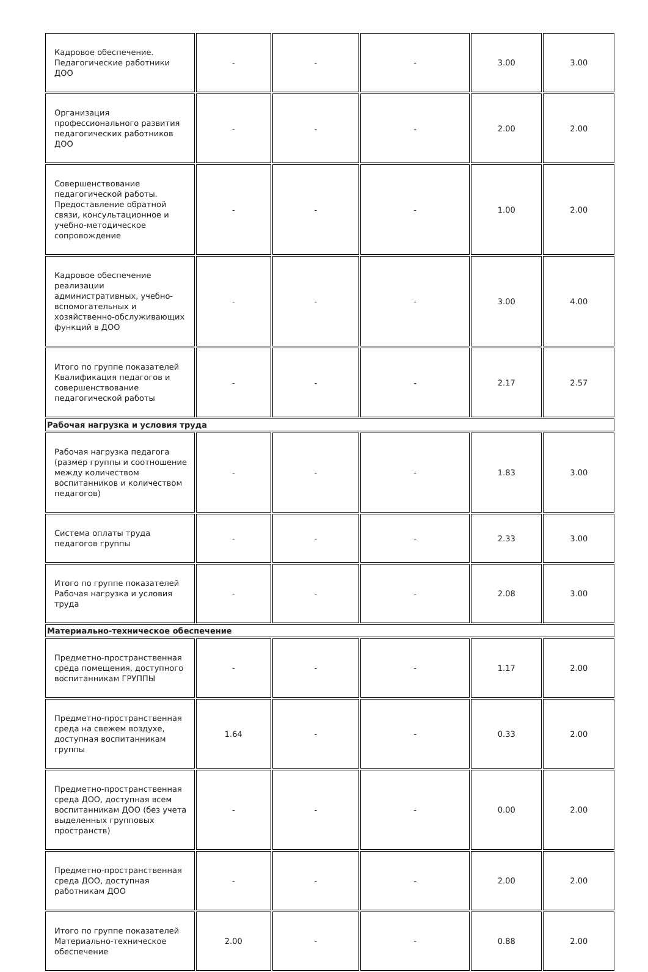| Кадровое обеспечение. Педагогические работники ДОО | - | - | - | 3.00 | 3.00 |
| Организация профессионального развития педагогических работников ДОО | - | - | - | 2.00 | 2.00 |
| Совершенствование педагогической работы. Предоставление обратной связи, консультационное и учебно-методическое сопровождение | - | - | - | 1.00 | 2.00 |
| Кадровое обеспечение реализации административных, учебно-вспомогательных и хозяйственно-обслуживающих функций в ДОО | - | - | - | 3.00 | 4.00 |
| Итого по группе показателей Квалификация педагогов и совершенствование педагогической работы | - | - | - | 2.17 | 2.57 |
| Рабочая нагрузка и условия труда | | | | | |
| Рабочая нагрузка педагога (размер группы и соотношение между количеством воспитанников и количеством педагогов) | - | - | - | 1.83 | 3.00 |
| Система оплаты труда педагогов группы | - | - | - | 2.33 | 3.00 |
| Итого по группе показателей Рабочая нагрузка и условия труда | - | - | - | 2.08 | 3.00 |
| Материально-техническое обеспечение | | | | | |
| Предметно-пространственная среда помещения, доступного воспитанникам ГРУППЫ | - | - | - | 1.17 | 2.00 |
| Предметно-пространственная среда на свежем воздухе, доступная воспитанникам группы | 1.64 | - | - | 0.33 | 2.00 |
| Предметно-пространственная среда ДОО, доступная всем воспитанникам ДОО (без учета выделенных групповых пространств) | - | - | - | 0.00 | 2.00 |
| Предметно-пространственная среда ДОО, доступная работникам ДОО | - | - | - | 2.00 | 2.00 |
| Итого по группе показателей Материально-техническое обеспечение | 2.00 | - | - | 0.88 | 2.00 |